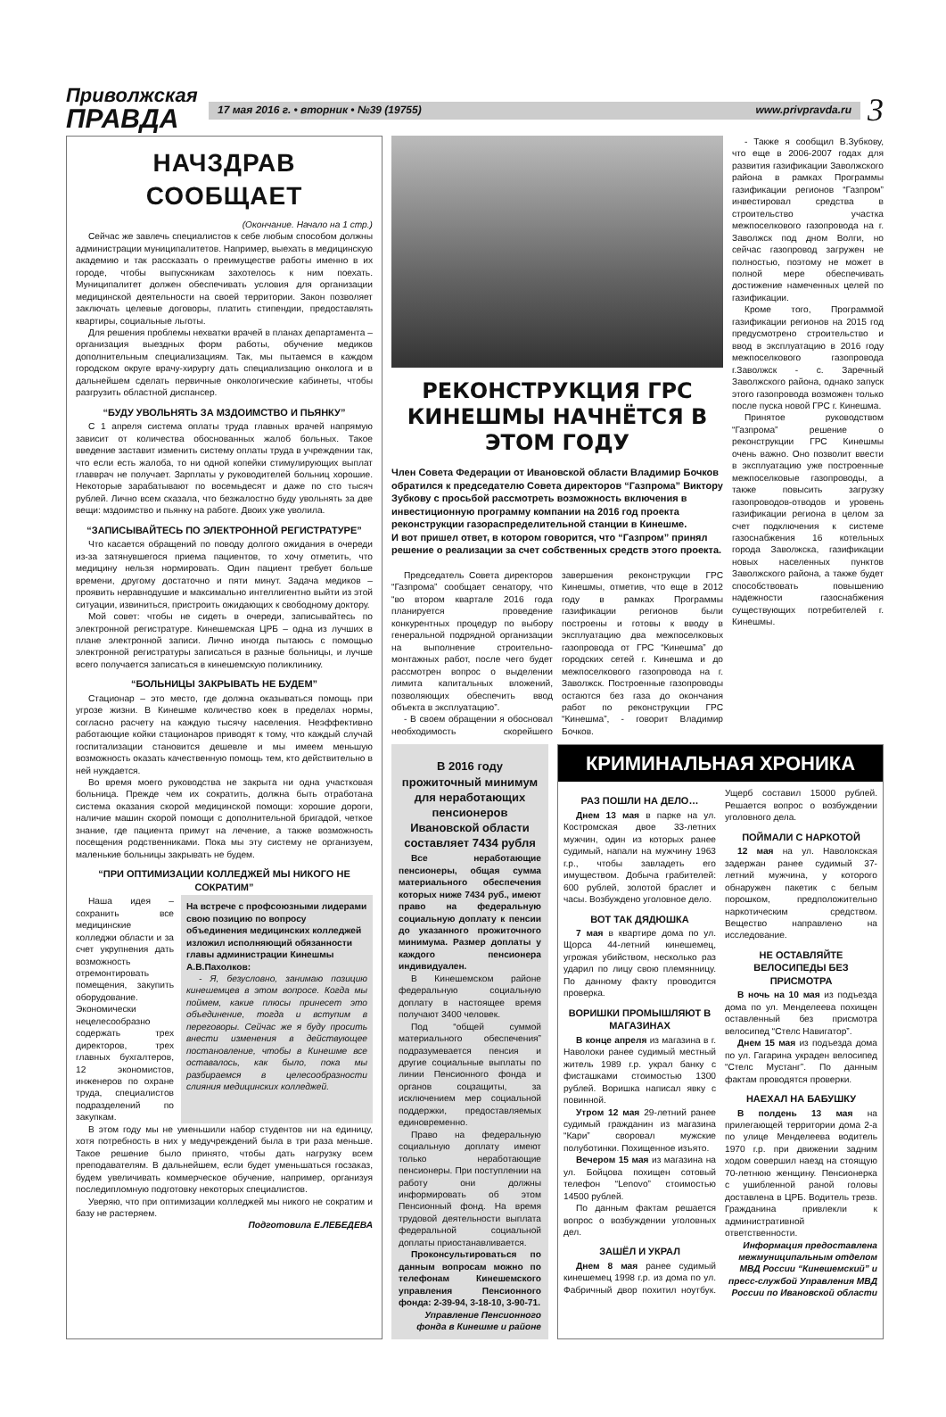Приволжская
ПРАВДА
17 мая 2016 г. • вторник • №39 (19755) www.privpravda.ru
3
НАЧЗДРАВ СООБЩАЕТ
(Окончание. Начало на 1 стр.)
Сейчас же завлечь специалистов к себе любым способом должны администрации муниципалитетов. Например, выехать в медицинскую академию и так рассказать о преимуществе работы именно в их городе, чтобы выпускникам захотелось к ним поехать. Муниципалитет должен обеспечивать условия для организации медицинской деятельности на своей территории. Закон позволяет заключать целевые договоры, платить стипендии, предоставлять квартиры, социальные льготы.
Для решения проблемы нехватки врачей в планах департамента – организация выездных форм работы, обучение медиков дополнительным специализациям. Так, мы пытаемся в каждом городском округе врачу-хирургу дать специализацию онколога и в дальнейшем сделать первичные онкологические кабинеты, чтобы разгрузить областной диспансер.
“БУДУ УВОЛЬНЯТЬ ЗА МЗДОИМСТВО И ПЬЯНКУ”
С 1 апреля система оплаты труда главных врачей напрямую зависит от количества обоснованных жалоб больных. Такое введение заставит изменить систему оплаты труда в учреждении так, что если есть жалоба, то ни одной копейки стимулирующих выплат главврач не получает. Зарплаты у руководителей больниц хорошие. Некоторые зарабатывают по восемьдесят и даже по сто тысяч рублей. Лично всем сказала, что безжалостно буду увольнять за две вещи: мздоимство и пьянку на работе. Двоих уже уволила.
“ЗАПИСЫВАЙТЕСЬ ПО ЭЛЕКТРОННОЙ РЕГИСТРАТУРЕ”
Что касается обращений по поводу долгого ожидания в очереди из-за затянувшегося приема пациентов, то хочу отметить, что медицину нельзя нормировать. Один пациент требует больше времени, другому достаточно и пяти минут. Задача медиков – проявить неравнодушие и максимально интеллигентно выйти из этой ситуации, извиниться, пристроить ожидающих к свободному доктору.
Мой совет: чтобы не сидеть в очереди, записывайтесь по электронной регистратуре. Кинешемская ЦРБ – одна из лучших в плане электронной записи. Лично иногда пытаюсь с помощью электронной регистратуры записаться в разные больницы, и лучше всего получается записаться в кинешемскую поликлинику.
“БОЛЬНИЦЫ ЗАКРЫВАТЬ НЕ БУДЕМ”
Стационар – это место, где должна оказываться помощь при угрозе жизни. В Кинешме количество коек в пределах нормы, согласно расчету на каждую тысячу населения. Неэффективно работающие койки стационаров приводят к тому, что каждый случай госпитализации становится дешевле и мы имеем меньшую возможность оказать качественную помощь тем, кто действительно в ней нуждается.
Во время моего руководства не закрыта ни одна участковая больница. Прежде чем их сократить, должна быть отработана система оказания скорой медицинской помощи: хорошие дороги, наличие машин скорой помощи с дополнительной бригадой, четкое знание, где пациента примут на лечение, а также возможность посещения родственниками. Пока мы эту систему не организуем, маленькие больницы закрывать не будем.
“ПРИ ОПТИМИЗАЦИИ КОЛЛЕДЖЕЙ МЫ НИКОГО НЕ СОКРАТИМ”
Наша идея – сохранить все медицинские колледжи области и за счет укрупнения дать возможность отремонтировать помещения, закупить оборудование. Экономически нецелесообразно содержать трех директоров, трех главных бухгалтеров, 12 экономистов, инженеров по охране труда, специалистов подразделений по закупкам.
На встрече с профсоюзными лидерами свою позицию по вопросу объединения медицинских колледжей изложил исполняющий обязанности главы администрации Кинешмы А.В.Пахолков:
- Я, безусловно, занимаю позицию кинешемцев в этом вопросе. Когда мы поймем, какие плюсы принесет это объединение, тогда и вступим в переговоры. Сейчас же я буду просить внести изменения в действующее постановление, чтобы в Кинешме все оставалось, как было, пока мы разбираемся в целесообразности слияния медицинских колледжей.
В этом году мы не уменьшили набор студентов ни на единицу, хотя потребность в них у медучреждений была в три раза меньше. Такое решение было принято, чтобы дать нагрузку всем преподавателям. В дальнейшем, если будет уменьшаться госзаказ, будем увеличивать коммерческое обучение, например, организуя последипломную подготовку некоторых специалистов.
Уверяю, что при оптимизации колледжей мы никого не сократим и базу не растеряем.
Подготовила Е.ЛЕБЕДЕВА
РЕКОНСТРУКЦИЯ ГРС КИНЕШМЫ НАЧНЁТСЯ В ЭТОМ ГОДУ
Член Совета Федерации от Ивановской области Владимир Бочков обратился к председателю Совета директоров “Газпрома” Виктору Зубкову с просьбой рассмотреть возможность включения в инвестиционную программу компании на 2016 год проекта реконструкции газораспределительной станции в Кинешме.
И вот пришел ответ, в котором говорится, что “Газпром” принял решение о реализации за счет собственных средств этого проекта.
Председатель Совета директоров “Газпрома” сообщает сенатору, что “во втором квартале 2016 года планируется проведение конкурентных процедур по выбору генеральной подрядной организации на выполнение строительно-монтажных работ, после чего будет рассмотрен вопрос о выделении лимита капитальных вложений, позволяющих обеспечить ввод объекта в эксплуатацию”.
- В своем обращении я обосновал необходимость скорейшего завершения реконструкции ГРС Кинешмы, отметив, что еще в 2012 году в рамках Программы газификации регионов были построены и готовы к вводу в эксплуатацию два межпоселковых газопровода от ГРС “Кинешма” до городских сетей г. Кинешма и до межпоселкового газопровода на г. Заволжск. Построенные газопроводы остаются без газа до окончания работ по реконструкции ГРС “Кинешма”, - говорит Владимир Бочков.
- Также я сообщил В.Зубкову, что еще в 2006-2007 годах для развития газификации Заволжского района в рамках Программы газификации регионов “Газпром” инвестировал средства в строительство участка межпоселкового газопровода на г. Заволжск под дном Волги, но сейчас газопровод загружен не полностью, поэтому не может в полной мере обеспечивать достижение намеченных целей по газификации.
Кроме того, Программой газификации регионов на 2015 год предусмотрено строительство и ввод в эксплуатацию в 2016 году межпоселкового газопровода г.Заволжск - с. Заречный Заволжского района, однако запуск этого газопровода возможен только после пуска новой ГРС г. Кинешма.
Принятое руководством “Газпрома” решение о реконструкции ГРС Кинешмы очень важно. Оно позволит ввести в эксплуатацию уже построенные межпоселковые газопроводы, а также повысить загрузку газопроводов-отводов и уровень газификации региона в целом за счет подключения к системе газоснабжения 16 котельных города Заволжска, газификации новых населенных пунктов Заволжского района, а также будет способствовать повышению надежности газоснабжения существующих потребителей г. Кинешмы.
В 2016 году прожиточный минимум для неработающих пенсионеров Ивановской области составляет 7434 рубля
Все неработающие пенсионеры, общая сумма материального обеспечения которых ниже 7434 руб., имеют право на федеральную социальную доплату к пенсии до указанного прожиточного минимума. Размер доплаты у каждого пенсионера индивидуален.
В Кинешемском районе федеральную социальную доплату в настоящее время получают 3400 человек.
Под “общей суммой материального обеспечения” подразумевается пенсия и другие социальные выплаты по линии Пенсионного фонда и органов соцзащиты, за исключением мер социальной поддержки, предоставляемых единовременно.
Право на федеральную социальную доплату имеют только неработающие пенсионеры. При поступлении на работу они должны информировать об этом Пенсионный фонд. На время трудовой деятельности выплата федеральной социальной доплаты приостанавливается.
Проконсультироваться по данным вопросам можно по телефонам Кинешемского управления Пенсионного фонда: 2-39-94, 3-18-10, 3-90-71.
Управление Пенсионного фонда в Кинешме и районе
КРИМИНАЛЬНАЯ ХРОНИКА
РАЗ ПОШЛИ НА ДЕЛО…
Днем 13 мая в парке на ул. Костромская двое 33-летних мужчин, один из которых ранее судимый, напали на мужчину 1963 г.р., чтобы завладеть его имуществом. Добыча грабителей: 600 рублей, золотой браслет и часы. Возбуждено уголовное дело.
ВОТ ТАК ДЯДЮШКА
7 мая в квартире дома по ул. Щорса 44-летний кинешемец, угрожая убийством, несколько раз ударил по лицу свою племянницу. По данному факту проводится проверка.
ВОРИШКИ ПРОМЫШЛЯЮТ В МАГАЗИНАХ
В конце апреля из магазина в г. Наволоки ранее судимый местный житель 1989 г.р. украл банку с фисташками стоимостью 1300 рублей. Воришка написал явку с повинной.
Утром 12 мая 29-летний ранее судимый гражданин из магазина “Кари” своровал мужские полуботинки. Похищенное изъято.
Вечером 15 мая из магазина на ул. Бойцова похищен сотовый телефон “Lenovo” стоимостью 14500 рублей.
По данным фактам решается вопрос о возбуждении уголовных дел.
ЗАШЁЛ И УКРАЛ
Днем 8 мая ранее судимый кинешемец 1998 г.р. из дома по ул. Фабричный двор похитил ноутбук. Ущерб составил 15000 рублей. Решается вопрос о возбуждении уголовного дела.
ПОЙМАЛИ С НАРКОТОЙ
12 мая на ул. Наволокская задержан ранее судимый 37-летний мужчина, у которого обнаружен пакетик с белым порошком, предположительно наркотическим средством. Вещество направлено на исследование.
НЕ ОСТАВЛЯЙТЕ ВЕЛОСИПЕДЫ БЕЗ ПРИСМОТРА
В ночь на 10 мая из подъезда дома по ул. Менделеева похищен оставленный без присмотра велосипед “Стелс Навигатор”.
Днем 15 мая из подъезда дома по ул. Гагарина украден велосипед “Стелс Мустанг”. По данным фактам проводятся проверки.
НАЕХАЛ НА БАБУШКУ
В полдень 13 мая на прилегающей территории дома 2-а по улице Менделеева водитель 1970 г.р. при движении задним ходом совершил наезд на стоящую 70-летнюю женщину. Пенсионерка с ушибленной раной головы доставлена в ЦРБ. Водитель трезв. Гражданина привлекли к административной ответственности.
Информация предоставлена межмуниципальным отделом МВД России “Кинешемский” и пресс-службой Управления МВД России по Ивановской области